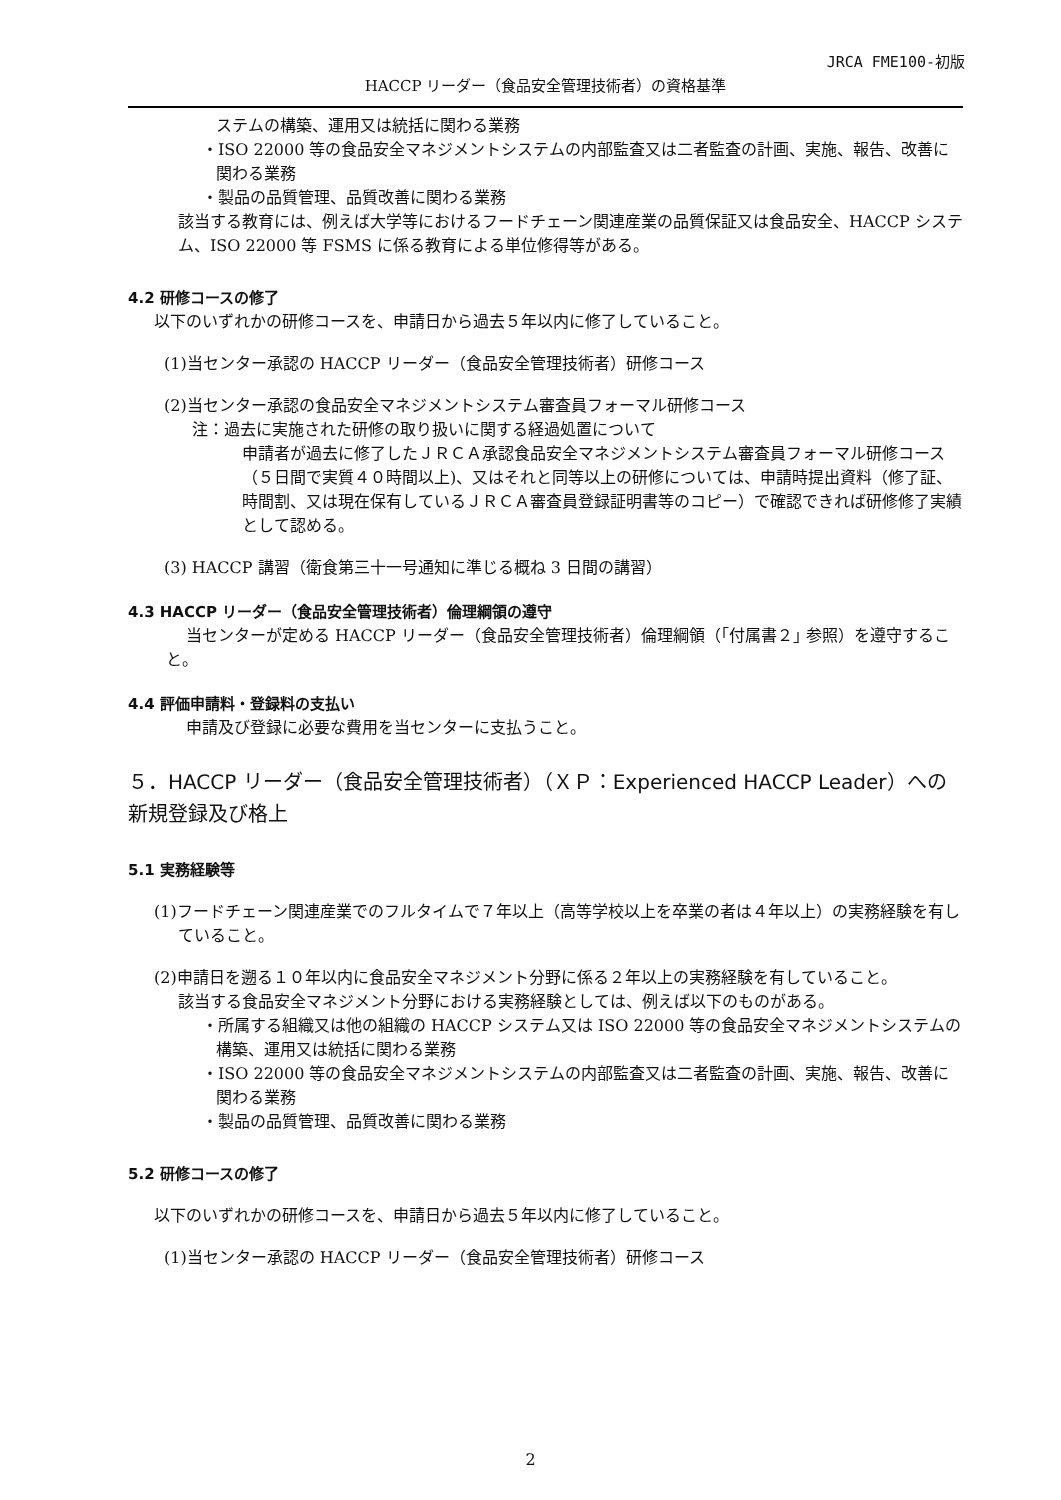JRCA FME100-初版
HACCP リーダー（食品安全管理技術者）の資格基準
ステムの構築、運用又は統括に関わる業務
・ISO 22000 等の食品安全マネジメントシステムの内部監査又は二者監査の計画、実施、報告、改善に関わる業務
・製品の品質管理、品質改善に関わる業務
該当する教育には、例えば大学等におけるフードチェーン関連産業の品質保証又は食品安全、HACCP システム、ISO 22000 等 FSMS に係る教育による単位修得等がある。
4.2 研修コースの修了
以下のいずれかの研修コースを、申請日から過去５年以内に修了していること。
(1)当センター承認の HACCP リーダー（食品安全管理技術者）研修コース
(2)当センター承認の食品安全マネジメントシステム審査員フォーマル研修コース
注：過去に実施された研修の取り扱いに関する経過処置について
申請者が過去に修了したＪＲＣＡ承認食品安全マネジメントシステム審査員フォーマル研修コース（５日間で実質４０時間以上)、又はそれと同等以上の研修については、申請時提出資料（修了証、時間割、又は現在保有しているＪＲＣＡ審査員登録証明書等のコピー）で確認できれば研修修了実績として認める。
(3) HACCP 講習（衛食第三十一号通知に準じる概ね 3 日間の講習）
4.3 HACCP リーダー（食品安全管理技術者）倫理綱領の遵守
当センターが定める HACCP リーダー（食品安全管理技術者）倫理綱領（｢付属書２｣ 参照）を遵守すること。
4.4 評価申請料・登録料の支払い
申請及び登録に必要な費用を当センターに支払うこと。
５．HACCP リーダー（食品安全管理技術者）（ＸＰ：Experienced HACCP Leader）への新規登録及び格上
5.1 実務経験等
(1)フードチェーン関連産業でのフルタイムで７年以上（高等学校以上を卒業の者は４年以上）の実務経験を有していること。
(2)申請日を遡る１０年以内に食品安全マネジメント分野に係る２年以上の実務経験を有していること。
該当する食品安全マネジメント分野における実務経験としては、例えば以下のものがある。
・所属する組織又は他の組織の HACCP システム又は ISO 22000 等の食品安全マネジメントシステムの構築、運用又は統括に関わる業務
・ISO 22000 等の食品安全マネジメントシステムの内部監査又は二者監査の計画、実施、報告、改善に関わる業務
・製品の品質管理、品質改善に関わる業務
5.2 研修コースの修了
以下のいずれかの研修コースを、申請日から過去５年以内に修了していること。
(1)当センター承認の HACCP リーダー（食品安全管理技術者）研修コース
2